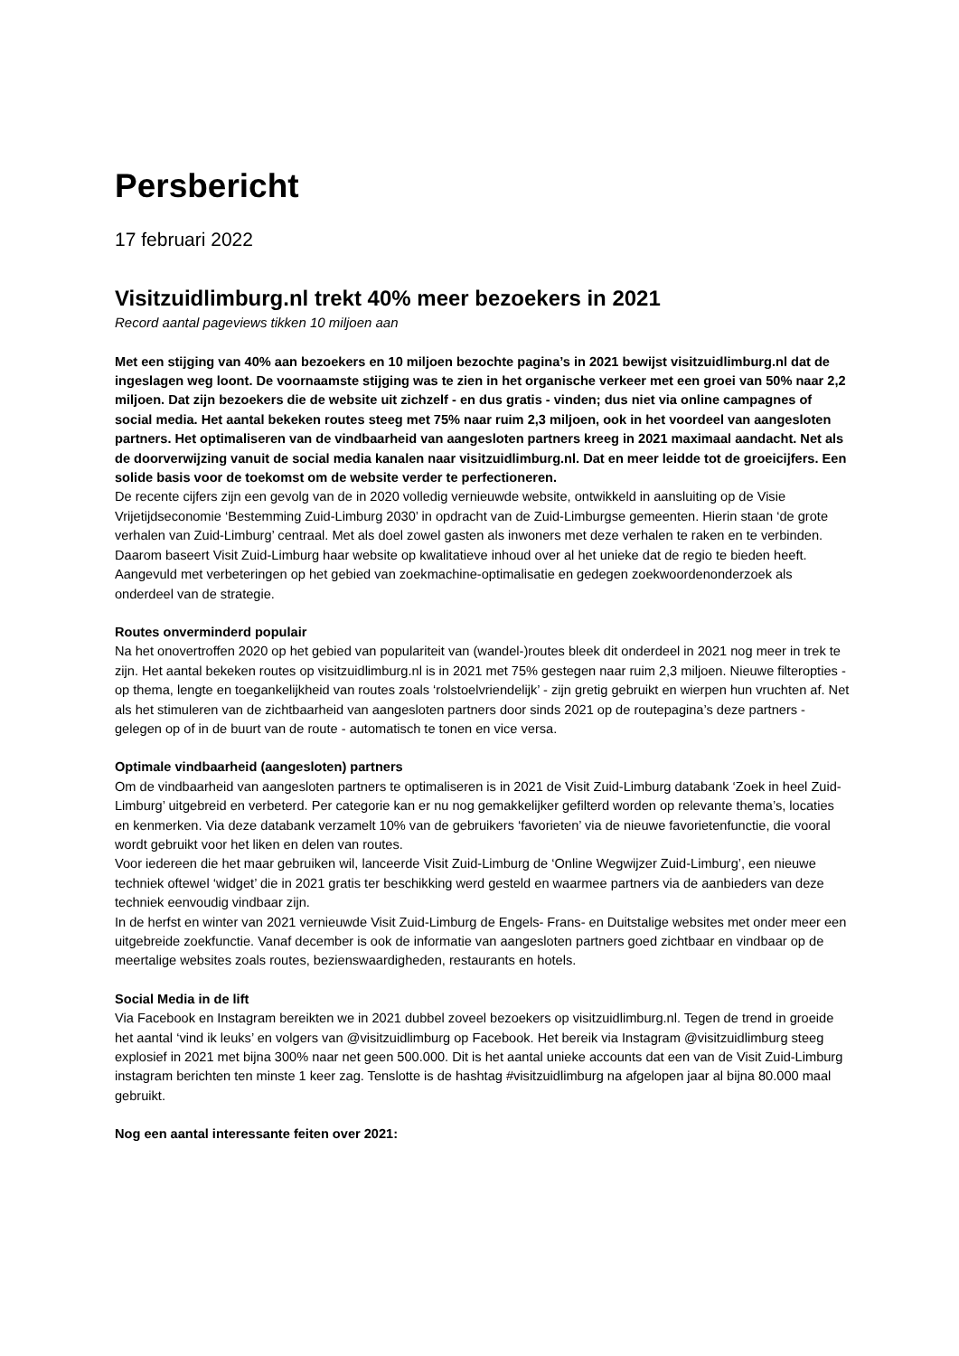Persbericht
17 februari 2022
Visitzuidlimburg.nl trekt 40% meer bezoekers in 2021
Record aantal pageviews tikken 10 miljoen aan
Met een stijging van 40% aan bezoekers en 10 miljoen bezochte pagina’s in 2021 bewijst visitzuidlimburg.nl dat de ingeslagen weg loont. De voornaamste stijging was te zien in het organische verkeer met een groei van 50% naar 2,2 miljoen. Dat zijn bezoekers die de website uit zichzelf - en dus gratis - vinden; dus niet via online campagnes of social media. Het aantal bekeken routes steeg met 75% naar ruim 2,3 miljoen, ook in het voordeel van aangesloten partners. Het optimaliseren van de vindbaarheid van aangesloten partners kreeg in 2021 maximaal aandacht. Net als de doorverwijzing vanuit de social media kanalen naar visitzuidlimburg.nl. Dat en meer leidde tot de groeicijfers. Een solide basis voor de toekomst om de website verder te perfectioneren.
De recente cijfers zijn een gevolg van de in 2020 volledig vernieuwde website, ontwikkeld in aansluiting op de Visie Vrijetijdseconomie ‘Bestemming Zuid-Limburg 2030’ in opdracht van de Zuid-Limburgse gemeenten. Hierin staan ‘de grote verhalen van Zuid-Limburg’ centraal. Met als doel zowel gasten als inwoners met deze verhalen te raken en te verbinden. Daarom baseert Visit Zuid-Limburg haar website op kwalitatieve inhoud over al het unieke dat de regio te bieden heeft. Aangevuld met verbeteringen op het gebied van zoekmachine-optimalisatie en gedegen zoekwoordenonderzoek als onderdeel van de strategie.
Routes onverminderd populair
Na het onovertroffen 2020 op het gebied van populariteit van (wandel-)routes bleek dit onderdeel in 2021 nog meer in trek te zijn. Het aantal bekeken routes op visitzuidlimburg.nl is in 2021 met 75% gestegen naar ruim 2,3 miljoen. Nieuwe filteropties - op thema, lengte en toegankelijkheid van routes zoals ‘rolstoelvriendelijk’ - zijn gretig gebruikt en wierpen hun vruchten af. Net als het stimuleren van de zichtbaarheid van aangesloten partners door sinds 2021 op de routepagina’s deze partners - gelegen op of in de buurt van de route - automatisch te tonen en vice versa.
Optimale vindbaarheid (aangesloten) partners
Om de vindbaarheid van aangesloten partners te optimaliseren is in 2021 de Visit Zuid-Limburg databank ‘Zoek in heel Zuid-Limburg’ uitgebreid en verbeterd. Per categorie kan er nu nog gemakkelijker gefilterd worden op relevante thema’s, locaties en kenmerken. Via deze databank verzamelt 10% van de gebruikers ‘favorieten’ via de nieuwe favorietenfunctie, die vooral wordt gebruikt voor het liken en delen van routes.
Voor iedereen die het maar gebruiken wil, lanceerde Visit Zuid-Limburg de ‘Online Wegwijzer Zuid-Limburg’, een nieuwe techniek oftewel ‘widget’ die in 2021 gratis ter beschikking werd gesteld en waarmee partners via de aanbieders van deze techniek eenvoudig vindbaar zijn.
In de herfst en winter van 2021 vernieuwde Visit Zuid-Limburg de Engels- Frans- en Duitstalige websites met onder meer een uitgebreide zoekfunctie. Vanaf december is ook de informatie van aangesloten partners goed zichtbaar en vindbaar op de meertalige websites zoals routes, bezienswaardigheden, restaurants en hotels.
Social Media in de lift
Via Facebook en Instagram bereikten we in 2021 dubbel zoveel bezoekers op visitzuidlimburg.nl. Tegen de trend in groeide het aantal ‘vind ik leuks’ en volgers van @visitzuidlimburg op Facebook. Het bereik via Instagram @visitzuidlimburg steeg explosief in 2021 met bijna 300% naar net geen 500.000. Dit is het aantal unieke accounts dat een van de Visit Zuid-Limburg instagram berichten ten minste 1 keer zag. Tenslotte is de hashtag #visitzuidlimburg na afgelopen jaar al bijna 80.000 maal gebruikt.
Nog een aantal interessante feiten over 2021: